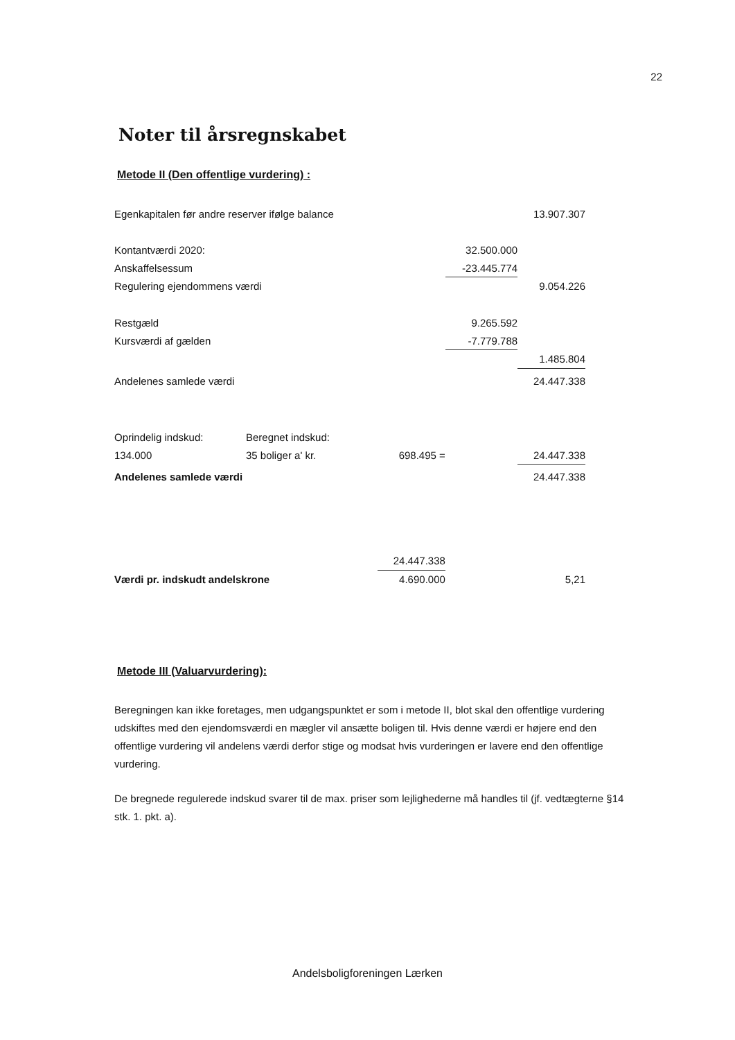22
Noter til årsregnskabet
Metode II (Den offentlige vurdering) :
| Egenkapitalen før andre reserver ifølge balance | | | | 13.907.307 |
| Kontantværdi 2020: | | | 32.500.000 | |
| Anskaffelsessum | | | -23.445.774 | |
| Regulering ejendommens værdi | | | | 9.054.226 |
| Restgæld | | | 9.265.592 | |
| Kursværdi af gælden | | | -7.779.788 | |
| | | | | 1.485.804 |
| Andelenes samlede værdi | | | | 24.447.338 |
| Oprindelig indskud: | Beregnet indskud: | | | |
| 134.000 | 35 boliger a' kr. | 698.495 = | | 24.447.338 |
| Andelenes samlede værdi | | | | 24.447.338 |
| | | 24.447.338 | | |
| Værdi pr. indskudt andelskrone | | 4.690.000 | | 5,21 |
Metode III (Valuarvurdering):
Beregningen kan ikke foretages, men udgangspunktet er som i metode II, blot skal den offentlige vurdering udskiftes med den ejendomsværdi en mægler vil ansætte boligen til. Hvis denne værdi er højere end den offentlige vurdering vil andelens værdi derfor stige og modsat hvis vurderingen er lavere end den offentlige vurdering.
De bregnede regulerede indskud svarer til de max. priser som lejlighederne må handles til (jf. vedtægterne §14 stk. 1. pkt. a).
Andelsboligforeningen Lærken